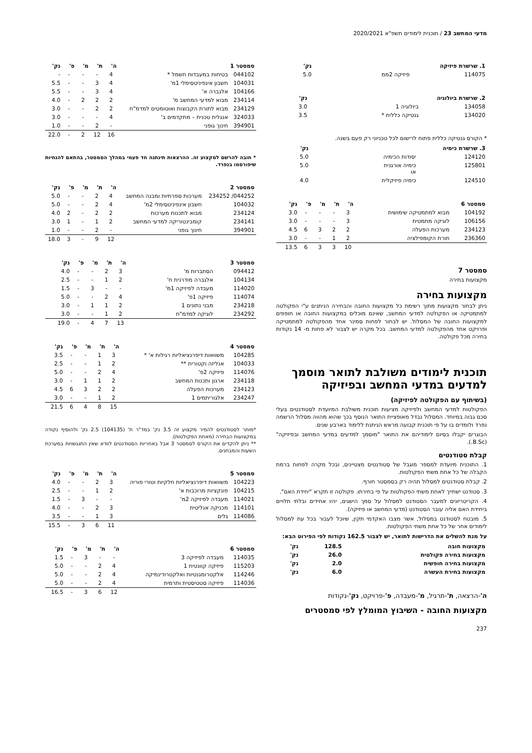מדעי המחשב 23 / תוכנית לימודים תשפ"א 2020/2021
| 1. שרשרת פיזיקה | | נק' |
| --- | --- | --- |
| 114075 | פיזיקה 2ממ | 5.0 |
| 2. שרשרת ביולוגיה | | נק' |
| --- | --- | --- |
| 134058 | ביולוגיה 1 | 3.0 |
| 134020 | גנטיקה כללית * | 3.5 |
* הקורס גנטיקה כללית פתוח לרישום לכל טכניוני רק פעם בשנה.
| 3. שרשרת כימיה | | נק' |
| --- | --- | --- |
| 124120 | יסודות הכימיה | 5.0 |
| 125801 | כימיה אורגנית או | 5.0 |
| 124510 | כימיה פיזיקלית | 4.0 |
| סמסטר 6 | | ה' | ת' | מ' | פ' | נק' |
| --- | --- | --- | --- | --- | --- | --- |
| 104192 | מבוא למתמטיקה שימושית | 3 | - | - | - | 3.0 |
| 106156 | לוגיקה מתמטית | 3 | - | - | - | 3.0 |
| 234123 | מערכות הפעלה | 2 | 2 | 3 | 6 | 4.5 |
| 236360 | תורת הקומפילציה | 2 | 1 | - | - | 3.0 |
| | | 10 | 3 | 3 | 6 | 13.5 |
סמסטר 7
מקצועות בחירה
מקצועות בחירה
ניתן לבחור מקצועות מתוך רשימת כל מקצועות החובה והבחירה הניתנים ע"י הפקולטה למתמטיקה או הפקולטה למדעי המחשב, שאינם מוכלים במקצועות החובה או חופפים למקצועות החובה של המסלול. יש לבחור לפחות סמינר אחד מהפקולטה למתמטיקה ופרויקט אחד מהפקולטה למדעי המחשב. בכל מקרה יש לצבור לא פחות מ- 14 נקודות בחירה מכל פקולטה.
תוכנית לימודים משולבת לתואר מוסמך למדעים במדעי המחשב ובפיזיקה
(בשיתוף עם הפקולטה לפיזיקה)
הפקולטות למדעי המחשב ולפיזיקה מציעות תוכנית משולבת המיועדת לסטודנטים בעלי סכם גבוה במיוחד. המסלול נבדל מאופציית התואר הנוסף בכך שהוא מהווה מסלול הרשמה נפרד ולומדים בו על פי תוכנית קבועה מראש הניתנת ללימוד בארבע שנים.
הבוגרים יקבלו בסיום לימודיהם את התואר "מוסמך למדעים במדעי המחשב ובפיזיקה" (B.Sc.).
קבלת סטודנטים
1. התוכנית מיועדת למספר מוגבל של סטודנטים מצטיינים, ובכל מקרה לפחות ברמת הקבלה של כל אחת משתי הפקולטות.
2. קבלת סטודנטים למסלול תהיה רק בסמסטר חורף.
3. סטודנט ישתייך לאחת משתי הפקולטות על פי בחירתו. פקולטה זו תקרא "יחידת האם".
4. הקריטריונים למעבר הסטודנט למסלול על סמך הישגים, יהיו אחידים ובלתי תלויים ביחידת האם אליה עובר הסטודנט (מדעי המחשב או פיזיקה).
5. מובטח לסטודנט במסלול, אשר מצבו האקדמי תקין, שיוכל לעבור בכל עת למסלול לימודים אחר של כל אחת משתי הפקולטות.
על מנת להשלים את הדרישות לתואר, יש לצבור 162.5 נקודות לפי הפירוט הבא:
| מקצועות חובה | 128.5 | נק' |
| --- | --- | --- |
| מקצועות בחירה פקולטית | 26.0 | נק' |
| מקצועות בחירה חופשית | 2.0 | נק' |
| מקצועות בחירת העשרה | 6.0 | נק' |
ה'-הרצאה, ת'-תרגיל, מ'-מעבדה, פ'-פרויקט, נק'-נקודות
מקצועות החובה - השיבוץ המומלץ לפי סמסטרים
237
| סמסטר 1 | | ה' | ת' | מ' | פ' | נק' |
| --- | --- | --- | --- | --- | --- | --- |
| 044102 | בטיחות במעבדות חשמל * | 4 | - | - | - | - |
| 104031 | חשבון אינפיניטסימלי 1מ' | 4 | 3 | - | - | 5.5 |
| 104166 | אלגברה א' | 4 | 3 | - | - | 5.5 |
| 234114 | מבוא למדעי המחשב מ' | 2 | 2 | 2 | - | 4.0 |
| 234129 | מבוא לתורת הקבוצות ואוטומטים למדמ"ח | 2 | 2 | - | - | 3.0 |
| 324033 | אנגלית טכנית – מתקדמים ב' | 4 | - | - | - | 3.0 |
| 394901 | חינוך גופני | - | 2 | - | - | 1.0 |
| | | 16 | 12 | 2 | - | 22.0 |
* חובה להרשם למקצוע זה. ההרצאות תינתנה חד פעמי במהלך הסמסטר, בהתאם להנחיות שיפורסמו בנפרד.
| סמסטר 2 | | ה' | ת' | מ' | פ' | נק' |
| --- | --- | --- | --- | --- | --- | --- |
| 044252/ 234252 | מערכות ספרתיות ומבנה המחשב | 4 | 2 | - | - | 5.0 |
| 104032 | חשבון אינפיניטסימלי 2מ' | 4 | 2 | - | - | 5.0 |
| 234124 | מבוא לתכנות מערכות | 2 | 2 | - | 2 | 4.0 |
| 234141 | קומבינטוריקה למדעי המחשב | 2 | 1 | - | 1 | 3.0 |
| 394901 | חינוך גופני | - | 2 | - | - | 1.0 |
| | | 12 | 9 | - | 3 | 18.0 |
| סמסטר 3 | | ה' | ת' | מ' | פ' | נק' |
| --- | --- | --- | --- | --- | --- | --- |
| 094412 | הסתברות מ' | 3 | 2 | - | - | 4.0 |
| 104134 | אלגברה מודרנית ח' | 2 | 1 | - | - | 2.5 |
| 114020 | מעבדה לפיזיקה 1מ' | - | - | 3 | - | 1.5 |
| 114074 | פיזיקה 1פ' | 4 | 2 | - | - | 5.0 |
| 234218 | מבני נתונים 1 | 2 | 1 | 1 | - | 3.0 |
| 234292 | לוגיקה למדמ"ח | 2 | 1 | - | - | 3.0 |
| | | 13 | 7 | 4 | - | 19.0 |
| סמסטר 4 | | ה' | ת' | מ' | פ' | נק' |
| --- | --- | --- | --- | --- | --- | --- |
| 104285 | משוואות דיפרנציאליות רגילות א' * | 3 | 1 | - | - | 3.5 |
| 104033 | אנליזה וקטורית ** | 2 | 1 | - | - | 2.5 |
| 114076 | פיזיקה 2פ' | 4 | 2 | - | - | 5.0 |
| 234118 | ארגון ותכנות המחשב | 2 | 1 | 1 | - | 3.0 |
| 234123 | מערכות הפעלה | 2 | 2 | 3 | 6 | 4.5 |
| 234247 | אלגוריתמים 1 | 2 | 1 | - | - | 3.0 |
| | | 15 | 8 | 4 | 6 | 21.5 |
*מותר לסטודנטים להמיר מקצוע זה 3.5 נק' במד"ר ת' (104135) 2.5 נק' ולהוסיף נקודה במקצועות הבחירה (מאחת הפקולטות).
** ניתן להקדים את הקורס לסמסטר 3 אבל באחריות הסטודנטים לוודא שאין התנגשויות במערכת השעות והמבחנים.
| סמסטר 5 | | ה' | ת' | מ' | פ' | נק' |
| --- | --- | --- | --- | --- | --- | --- |
| 104223 | משוואות דיפרנציאליות חלקיות וטורי פוריה | 3 | 2 | - | - | 4.0 |
| 104215 | פונקציות מרוכבות א' | 2 | 1 | - | - | 2.5 |
| 114021 | מעבדה לפיזיקה 2מ' | - | - | 3 | - | 1.5 |
| 114101 | מכניקה אנליטית | 3 | 2 | - | - | 4.0 |
| 114086 | גלים | 3 | 1 | - | - | 3.5 |
| | | 11 | 6 | 3 | - | 15.5 |
| סמסטר 6 | | ה' | ת' | מ' | פ' | נק' |
| --- | --- | --- | --- | --- | --- | --- |
| 114035 | מעבדה לפיזיקה 3 | - | - | 3 | - | 1.5 |
| 115203 | פיזיקה קוונטית 1 | 4 | 2 | - | - | 5.0 |
| 114246 | אלקטרומגנטיות ואלקטרודינמיקה | 4 | 2 | - | - | 5.0 |
| 114036 | פיזיקה סטטיסטית ותרמית | 4 | 2 | - | - | 5.0 |
| | | 12 | 6 | 3 | - | 16.5 |